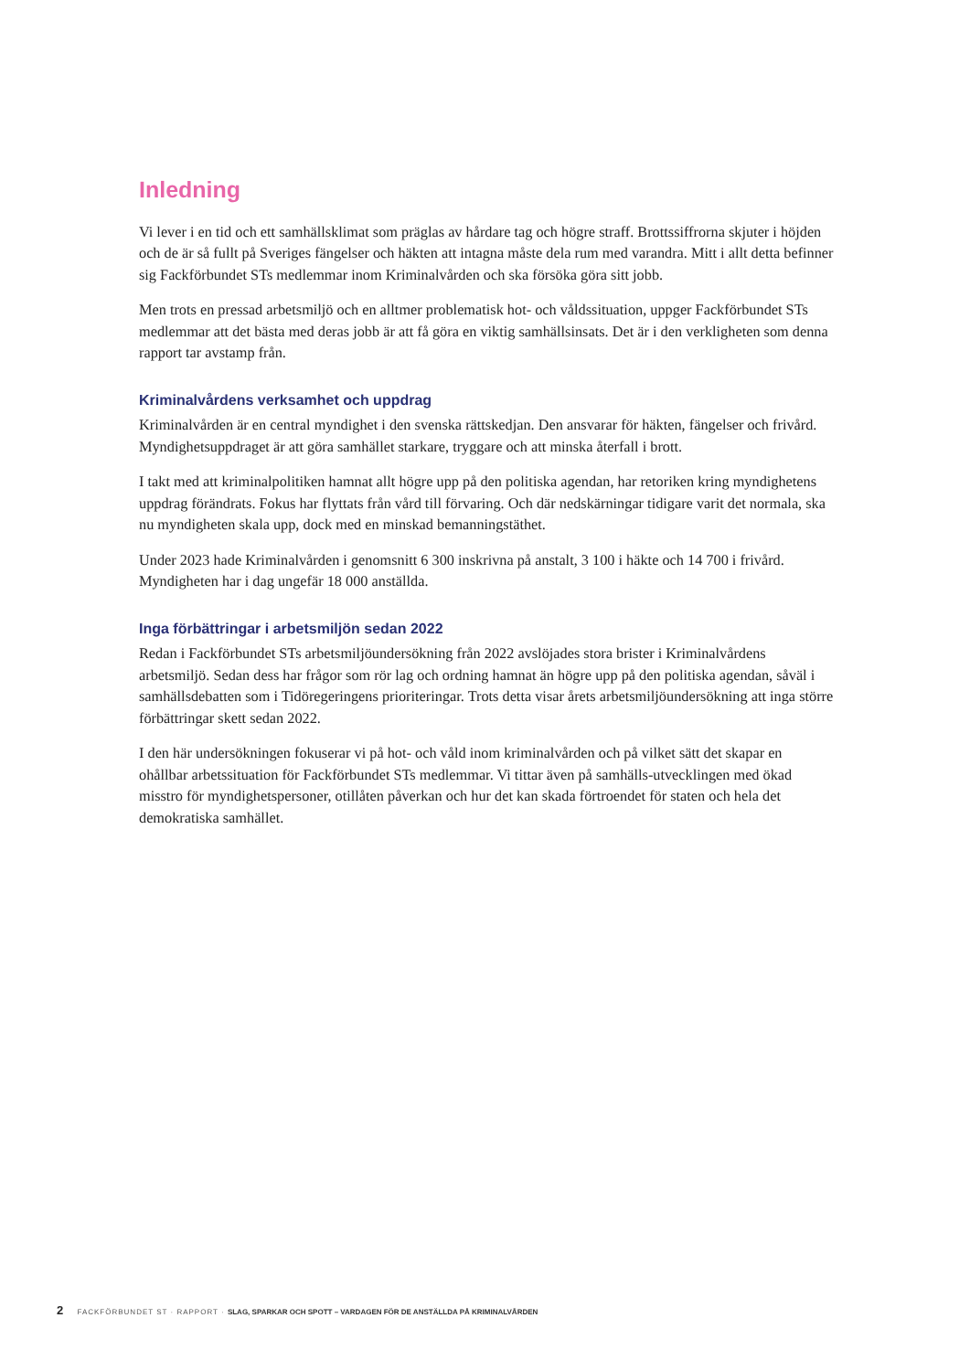Inledning
Vi lever i en tid och ett samhällsklimat som präglas av hårdare tag och högre straff. Brottssiffrorna skjuter i höjden och de är så fullt på Sveriges fängelser och häkten att intagna måste dela rum med varandra. Mitt i allt detta befinner sig Fackförbundet STs medlemmar inom Kriminalvården och ska försöka göra sitt jobb.
Men trots en pressad arbetsmiljö och en alltmer problematisk hot- och våldssituation, uppger Fackförbundet STs medlemmar att det bästa med deras jobb är att få göra en viktig samhällsinsats. Det är i den verkligheten som denna rapport tar avstamp från.
Kriminalvårdens verksamhet och uppdrag
Kriminalvården är en central myndighet i den svenska rättskedjan. Den ansvarar för häkten, fängelser och frivård. Myndighetsuppdraget är att göra samhället starkare, tryggare och att minska återfall i brott.
I takt med att kriminalpolitiken hamnat allt högre upp på den politiska agendan, har retoriken kring myndighetens uppdrag förändrats. Fokus har flyttats från vård till förvaring. Och där nedskärningar tidigare varit det normala, ska nu myndigheten skala upp, dock med en minskad bemanningstäthet.
Under 2023 hade Kriminalvården i genomsnitt 6 300 inskrivna på anstalt, 3 100 i häkte och 14 700 i frivård. Myndigheten har i dag ungefär 18 000 anställda.
Inga förbättringar i arbetsmiljön sedan 2022
Redan i Fackförbundet STs arbetsmiljöundersökning från 2022 avslöjades stora brister i Kriminalvårdens arbetsmiljö. Sedan dess har frågor som rör lag och ordning hamnat än högre upp på den politiska agendan, såväl i samhällsdebatten som i Tidöregeringens prioriteringar. Trots detta visar årets arbetsmiljöundersökning att inga större förbättringar skett sedan 2022.
I den här undersökningen fokuserar vi på hot- och våld inom kriminalvården och på vilket sätt det skapar en ohållbar arbetssituation för Fackförbundet STs medlemmar. Vi tittar även på samhälls-utvecklingen med ökad misstro för myndighetspersoner, otillåten påverkan och hur det kan skada förtroendet för staten och hela det demokratiska samhället.
2 FACKFÖRBUNDET ST · RAPPORT · SLAG, SPARKAR OCH SPOTT – VARDAGEN FÖR DE ANSTÄLLDA PÅ KRIMINALVÅRDEN